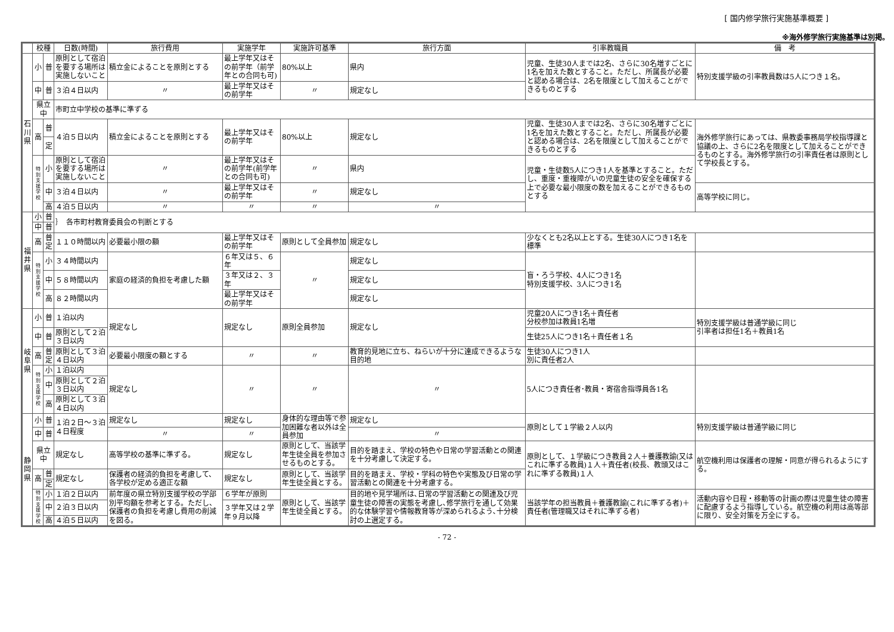[ 国内修学旅行実施基準概要 ]
※海外修学旅行実施基準は別掲。
| | 校種 | | 日数(時間) | 旅行費用 | 実施学年 | 実施許可基準 | 旅行方面 | 引率教職員 | | 備 考 |
| --- | --- | --- | --- | --- | --- | --- | --- | --- | --- | --- |
| 石 川 県 | 小 | 普 | 原則として宿泊を要する場所は実施しないこと | 積立金によることを原則とする | 最上学年又はその前学年（前学年との合同も可) | 80%以上 | 県内 | 児童、生徒30人までは2名、さらに30名増すごとに1名を加えた数とすること。ただし、所属長が必要と認める場合は、2名を限度として加えることができるものとする | | 特別支援学級の引率教員数は5人につき１名。 |
| | 中 | 普 | ３泊４日以内 | 〃 | 最上学年又はその前学年 | 〃 | 規定なし | | | |
| | 県立中 | | 市町立中学校の基準に準ずる | | | | | | | |
| | 高 | 普 | ４泊５日以内 | 積立金によることを原則とする | 最上学年又はその前学年 | 80%以上 | 規定なし | 児童、生徒30人までは2名、さらに30名増すごとに1名を加えた数とすること。ただし、所属長が必要と認める場合は、2名を限度として加えることができるものとする | | 海外修学旅行にあっては、県教委事務局学校指導課と協議の上、さらに2名を限度として加えることができるものとする。海外修学旅行の引率責任者は原則として学校長とする。 |
| | | 定 | | | | | | | | |
| | 特 別 支 援 学 校 | 小 | 原則として宿泊を要する場所は実施しないこと | 〃 | 最上学年又はその前学年(前学年との合同も可) | 〃 | 県内 | 児童・生徒数5人につき1人を基準とすること。ただし、重度・重複障がいの児童生徒の安全を確保する上で必要な最小限度の数を加えることができるものとする | | |
| | | 中 | ３泊４日以内 | 〃 | 最上学年又はその前学年 | 〃 | 規定なし | | | 高等学校に同じ。 |
| | | 高 | ４泊５日以内 | 〃 | 〃 | 〃 | 〃 | | | |
| 福 井 県 | 小 | 普 | ｝ 各市町村教育委員会の判断とする | | | | | | | |
| | 中 | 普 | | | | | | | | |
| | 高 | 普 定 | １１０時間以内 | 必要最小限の額 | 最上学年又はその前学年 | 原則として全員参加 | 規定なし | 少なくとも2名以上とする。生徒30人につき1名を標準 | | |
| | 特 別 支 援 学 校 | 小 | ３４時間以内 | 家庭の経済的負担を考慮した額 | ６年又は５、６年 | 〃 | 規定なし | 盲・ろう学校、4人につき1名 特別支援学校、3人につき1名 | | |
| | | 中 | ５８時間以内 | | ３年又は２、３年 | | 規定なし | | | |
| | | 高 | ８２時間以内 | | 最上学年又はその前学年 | | 規定なし | | | |
| 岐 阜 県 | 小 | 普 | １泊以内 | 規定なし | 規定なし | 原則全員参加 | 規定なし | 児童20人につき1名＋責任者 分校参加は教員1名増 | | 特別支援学級は普通学級に同じ 引率者は担任1名＋教員1名 |
| | 中 | 普 | 原則として２泊３日以内 | | | | | 生徒25人につき1名＋責任者１名 | | |
| | 高 | 普 定 | 原則として３泊４日以内 | 必要最小限度の額とする | 〃 | 〃 | 教育的見地に立ち、ねらいが十分に達成できるような目的地 | | 生徒30人につき1人 別に責任者2人 | |
| | 特 別 支 援 学 校 | 小 | １泊以内 | 規定なし | 〃 | 〃 | 〃 | 5人につき責任者･教員・寄宿舎指導員各1名 | | |
| | | 中 | 原則として２泊３日以内 | | | | | | | |
| | | 高 | 原則として３泊４日以内 | | | | | | | |
| 静 岡 県 | 小 | 普 | １泊２日～３泊４日程度 | 規定なし | 規定なし | 身体的な理由等で参加困難な者以外は全員参加 | 規定なし | 原則として１学級２人以内 | | 特別支援学級は普通学級に同じ |
| | 中 | 普 | | 〃 | 〃 | | 〃 | | | |
| | 県立中 | | 規定なし | 高等学校の基準に準ずる。 | 規定なし | 原則として、当該学年生徒全員を参加させるものとする。 | 目的を踏まえ、学校の特色や日常の学習活動との関連を十分考慮して決定する。 | 原則として、１学級につき教員２人＋養護教諭(又はこれに準ずる教員)１人＋責任者(校長、教頭又はこれに準ずる教員)１人 | | 航空機利用は保護者の理解・同意が得られるようにする。 |
| | 高 | 普 | 規定なし | 保護者の経済的負担を考慮して、各学校が定める適正な額 | 規定なし | 原則として、当該学年生徒全員とする。 | 目的を踏まえ、学校・学科の特色や実態及び日常の学習活動との関連を十分考慮する。 | | | |
| | | 定 | | | | | | | | |
| | 特 別 支 援 学 校 | 小 | １泊２日以内 | 前年度の県立特別支援学校の学部別平均額を参考とする。ただし、保護者の負担を考慮し費用の削減を図る。 | ６学年が原則 | 原則として、当該学年生徒全員とする。 | 目的地や見学場所は､日常の学習活動との関連及び児童生徒の障害の実態を考慮し､修学旅行を通して効果的な体験学習や情報教育等が深められるよう､十分検討の上選定する。 | 当該学年の担当教員＋養護教諭(これに準ずる者)＋責任者(管理職又はそれに準ずる者) | | 活動内容や日程・移動等の計画の際は児童生徒の障害に配慮するよう指導している。航空機の利用は高等部に限り、安全対策を万全にする。 |
| | | 中 | ２泊３日以内 | | ３学年又は２学年９月以降 | | | | | |
| | | 高 | ４泊５日以内 | | | | | | | |
- 72 -